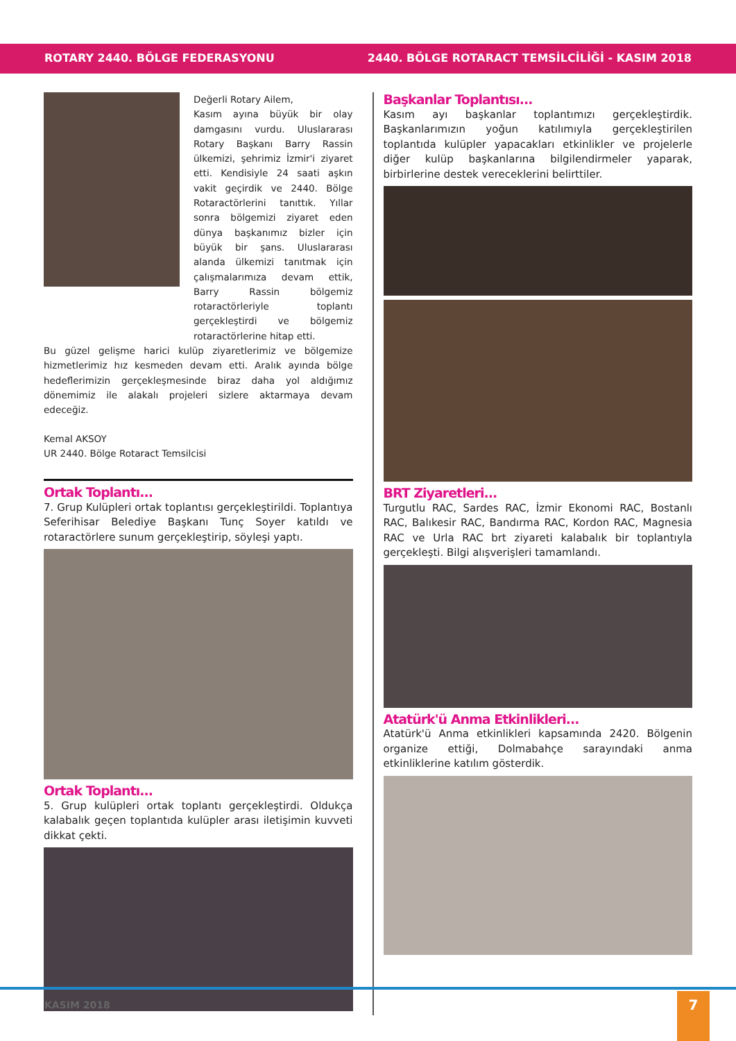ROTARY 2440. BÖLGE FEDERASYONU 2440. BÖLGE ROTARACT TEMSİLCİLİĞİ - KASIM 2018
Değerli Rotary Ailem,
Kasım ayına büyük bir olay damgasını vurdu. Uluslararası Rotary Başkanı Barry Rassin ülkemizi, şehrimiz İzmir'i ziyaret etti. Kendisiyle 24 saati aşkın vakit geçirdik ve 2440. Bölge Rotaractörlerini tanıttık. Yıllar sonra bölgemizi ziyaret eden dünya başkanımız bizler için büyük bir şans. Uluslararası alanda ülkemizi tanıtmak için çalışmalarımıza devam ettik, Barry Rassin bölgemiz rotaractörleriyle toplantı gerçekleştirdi ve bölgemiz rotaractörlerine hitap etti.
Bu güzel gelişme harici kulüp ziyaretlerimiz ve bölgemize hizmetlerimiz hız kesmeden devam etti. Aralık ayında bölge hedeflerimizin gerçekleşmesinde biraz daha yol aldığımız dönemimiz ile alakalı projeleri sizlere aktarmaya devam edeceğiz.
Kemal AKSOY
UR 2440. Bölge Rotaract Temsilcisi
Ortak Toplantı...
7. Grup Kulüpleri ortak toplantısı gerçekleştirildi. Toplantıya Seferihisar Belediye Başkanı Tunç Soyer katıldı ve rotaractörlere sunum gerçekleştirip, söyleşi yaptı.
Ortak Toplantı...
5. Grup kulüpleri ortak toplantı gerçekleştirdi. Oldukça kalabalık geçen toplantıda kulüpler arası iletişimin kuvveti dikkat çekti.
Başkanlar Toplantısı...
Kasım ayı başkanlar toplantımızı gerçekleştirdik. Başkanlarımızın yoğun katılımıyla gerçekleştirilen toplantıda kulüpler yapacakları etkinlikler ve projelerle diğer kulüp başkanlarına bilgilendirmeler yaparak, birbirlerine destek vereceklerini belirttiler.
BRT Ziyaretleri...
Turgutlu RAC, Sardes RAC, İzmir Ekonomi RAC, Bostanlı RAC, Balıkesir RAC, Bandırma RAC, Kordon RAC, Magnesia RAC ve Urla RAC brt ziyareti kalabalık bir toplantıyla gerçekleşti. Bilgi alışverişleri tamamlandı.
Atatürk'ü Anma Etkinlikleri...
Atatürk'ü Anma etkinlikleri kapsamında 2420. Bölgenin organize ettiği, Dolmabahçe sarayındaki anma etkinliklerine katılım gösterdik.
KASIM 2018 7